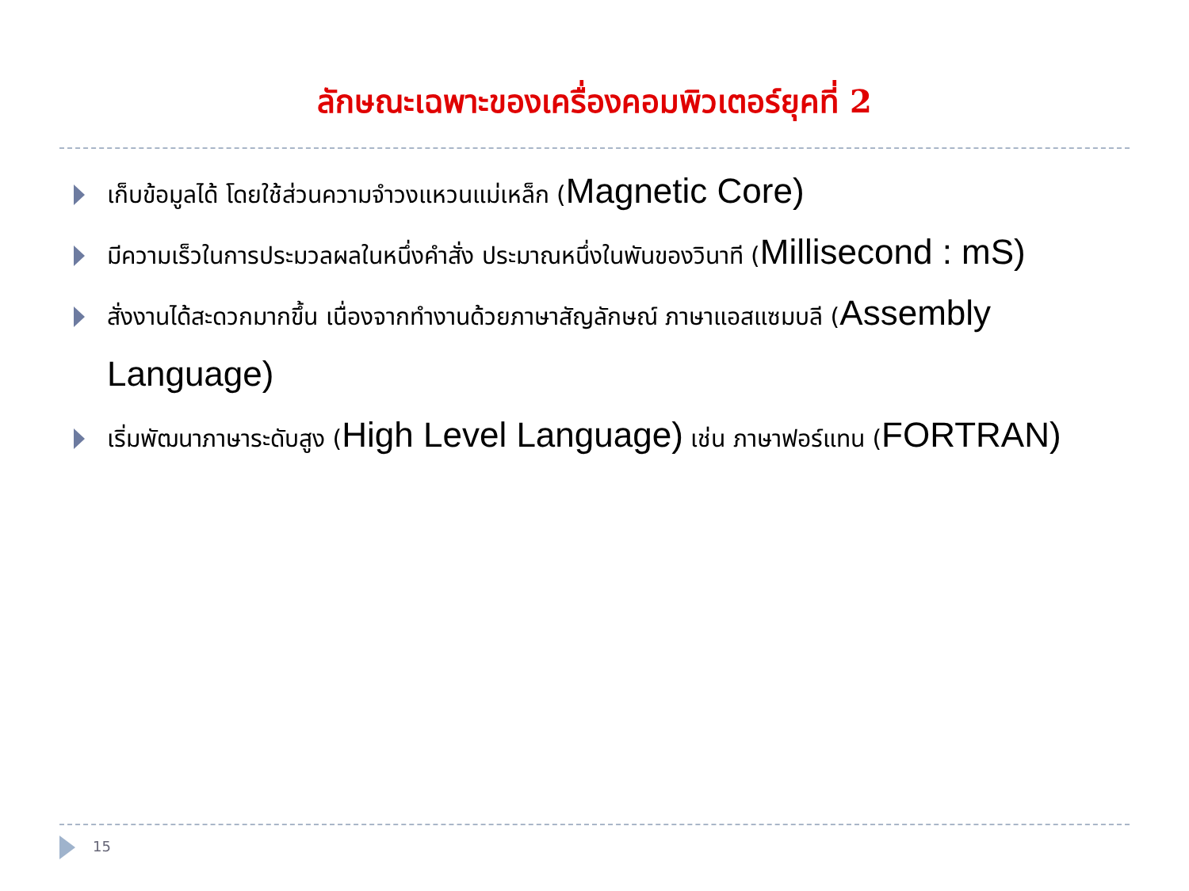ลักษณะเฉพาะของเครื่องคอมพิวเตอร์ยุคที่ 2
เก็บข้อมูลได้ โดยใช้ส่วนความจำวงแหวนแม่เหล็ก (Magnetic Core)
มีความเร็วในการประมวลผลในหนึ่งคำสั่ง ประมาณหนึ่งในพันของวินาที (Millisecond : mS)
สั่งงานได้สะดวกมากขึ้น เนื่องจากทำงานด้วยภาษาสัญลักษณ์ ภาษาแอสแซมบลี (Assembly Language)
เริ่มพัฒนาภาษาระดับสูง (High Level Language) เช่น ภาษาฟอร์แทน (FORTRAN)
15